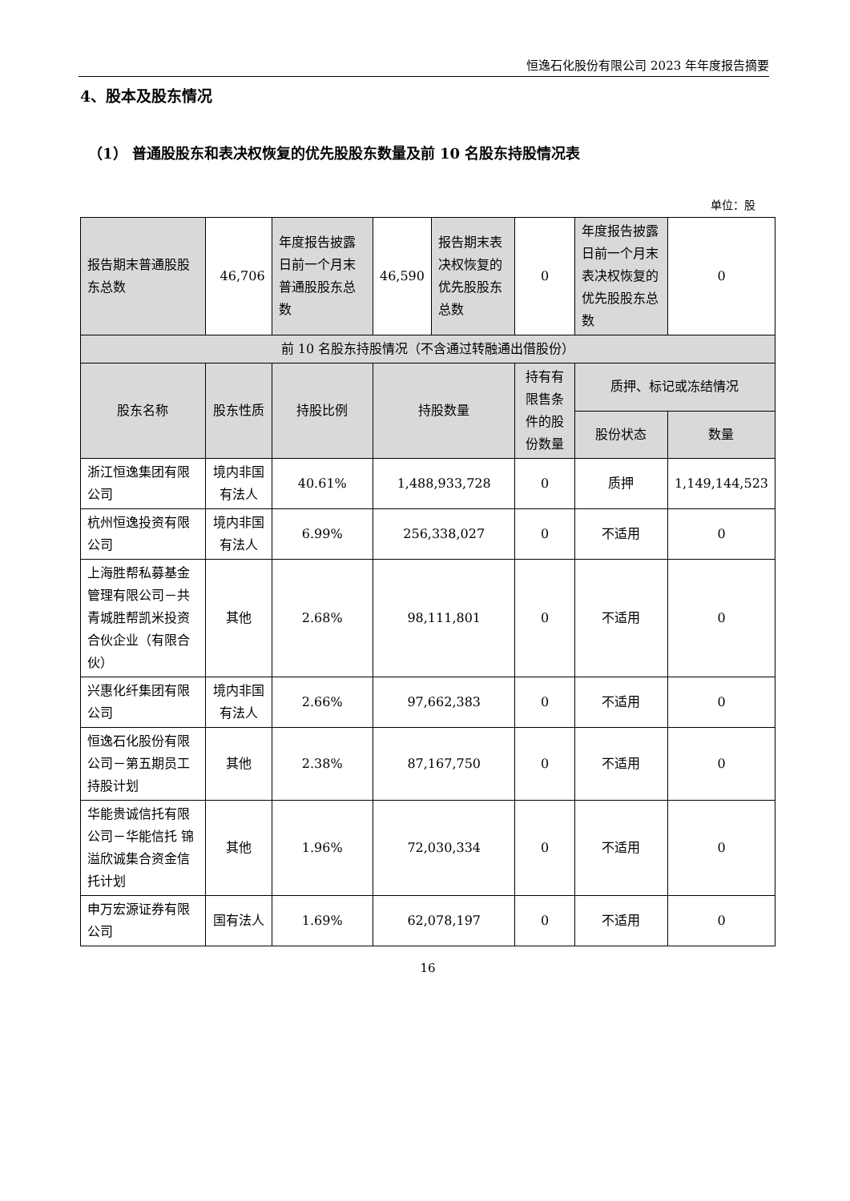恒逸石化股份有限公司 2023 年年度报告摘要
4、股本及股东情况
（1） 普通股股东和表决权恢复的优先股股东数量及前 10 名股东持股情况表
单位：股
| 报告期末普通股股东总数 | 46,706 | 年度报告披露日前一个月末普通股股东总数 | 46,590 | 报告期末表决权恢复的优先股股东总数 | 0 | 年度报告披露日前一个月末表决权恢复的优先股股东总数 | 0 |
| 前 10 名股东持股情况（不含通过转融通出借股份） | | | | | | | |
| 股东名称 | 股东性质 | 持股比例 | 持股数量 | | 持有有限售条件的股份数量 | 质押、标记或冻结情况 | |
| | | | | | | 股份状态 | 数量 |
| 浙江恒逸集团有限公司 | 境内非国有法人 | 40.61% | 1,488,933,728 | | 0 | 质押 | 1,149,144,523 |
| 杭州恒逸投资有限公司 | 境内非国有法人 | 6.99% | 256,338,027 | | 0 | 不适用 | 0 |
| 上海胜帮私募基金管理有限公司－共青城胜帮凯米投资合伙企业（有限合伙） | 其他 | 2.68% | 98,111,801 | | 0 | 不适用 | 0 |
| 兴惠化纤集团有限公司 | 境内非国有法人 | 2.66% | 97,662,383 | | 0 | 不适用 | 0 |
| 恒逸石化股份有限公司－第五期员工持股计划 | 其他 | 2.38% | 87,167,750 | | 0 | 不适用 | 0 |
| 华能贵诚信托有限公司－华能信托 锦溢欣诚集合资金信托计划 | 其他 | 1.96% | 72,030,334 | | 0 | 不适用 | 0 |
| 申万宏源证券有限公司 | 国有法人 | 1.69% | 62,078,197 | | 0 | 不适用 | 0 |
16